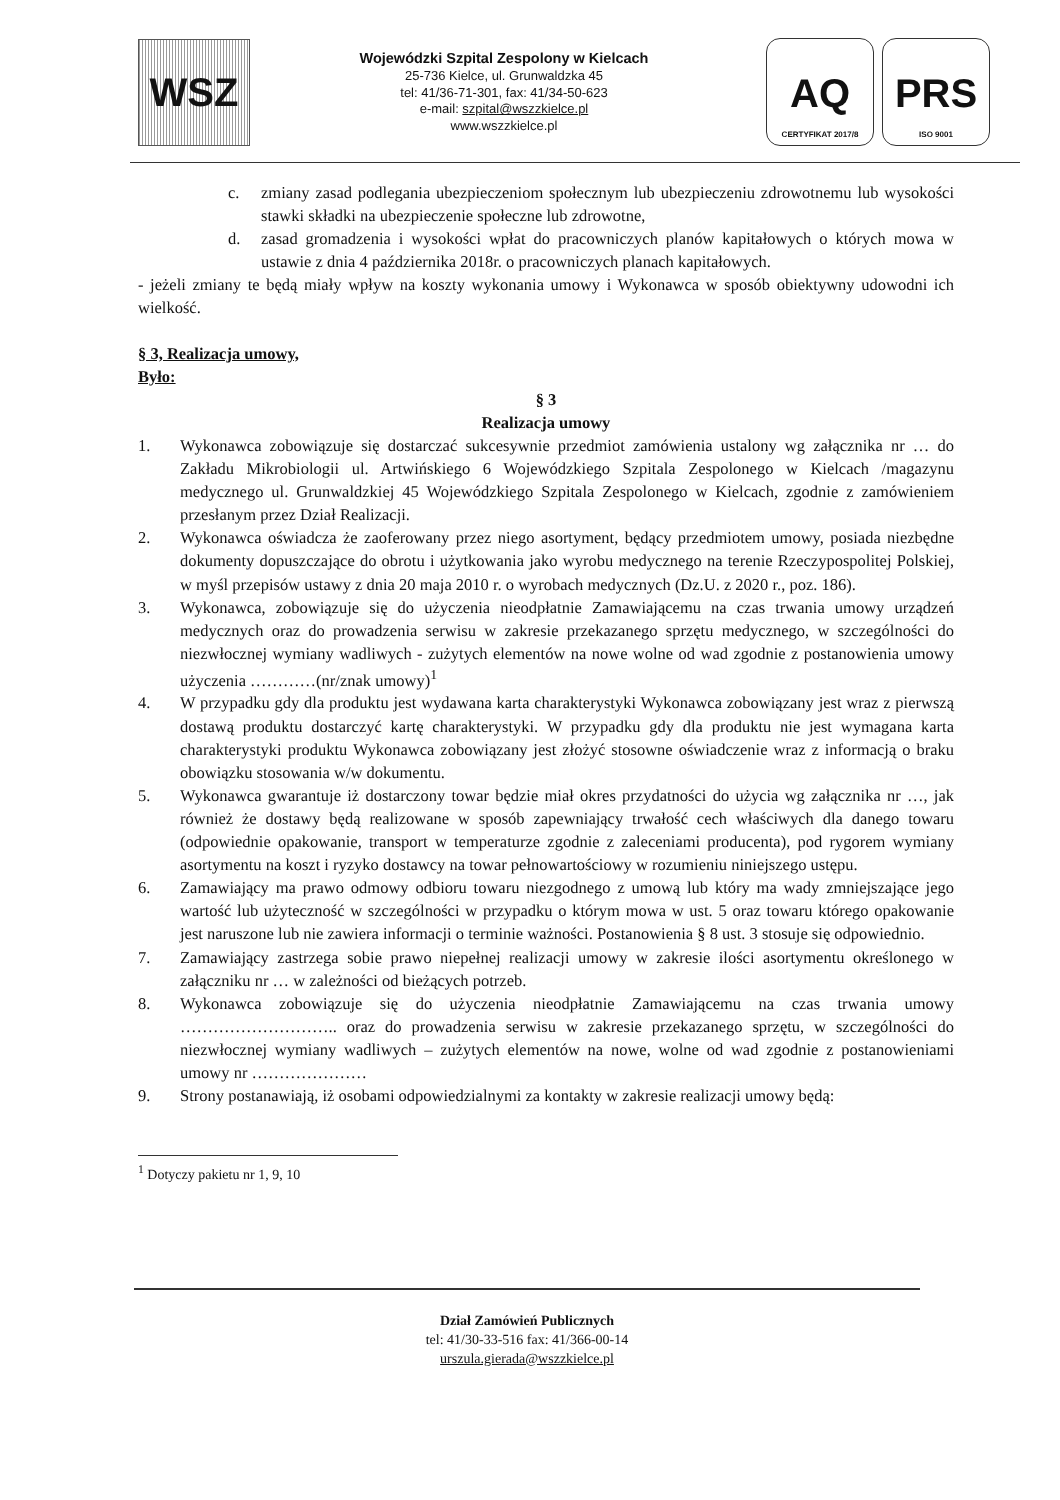WSZ
Wojewódzki Szpital Zespolony w Kielcach
25-736 Kielce, ul. Grunwaldzka 45
tel: 41/36-71-301, fax: 41/34-50-623
e-mail: szpital@wszzkielce.pl
www.wszzkielce.pl
AQ
CERTYFIKAT 2017/8
PRS
ISO 9001
c. zmiany zasad podlegania ubezpieczeniom społecznym lub ubezpieczeniu zdrowotnemu lub wysokości stawki składki na ubezpieczenie społeczne lub zdrowotne,
d. zasad gromadzenia i wysokości wpłat do pracowniczych planów kapitałowych o których mowa w ustawie z dnia 4 października 2018r. o pracowniczych planach kapitałowych.
- jeżeli zmiany te będą miały wpływ na koszty wykonania umowy i Wykonawca w sposób obiektywny udowodni ich wielkość.
§ 3, Realizacja umowy,
Było:
§ 3
Realizacja umowy
1. Wykonawca zobowiązuje się dostarczać sukcesywnie przedmiot zamówienia ustalony wg załącznika nr … do Zakładu Mikrobiologii ul. Artwińskiego 6 Wojewódzkiego Szpitala Zespolonego w Kielcach /magazynu medycznego ul. Grunwaldzkiej 45 Wojewódzkiego Szpitala Zespolonego w Kielcach, zgodnie z zamówieniem przesłanym przez Dział Realizacji.
2. Wykonawca oświadcza że zaoferowany przez niego asortyment, będący przedmiotem umowy, posiada niezbędne dokumenty dopuszczające do obrotu i użytkowania jako wyrobu medycznego na terenie Rzeczypospolitej Polskiej, w myśl przepisów ustawy z dnia 20 maja 2010 r. o wyrobach medycznych (Dz.U. z 2020 r., poz. 186).
3. Wykonawca, zobowiązuje się do użyczenia nieodpłatnie Zamawiającemu na czas trwania umowy urządzeń medycznych oraz do prowadzenia serwisu w zakresie przekazanego sprzętu medycznego, w szczególności do niezwłocznej wymiany wadliwych - zużytych elementów na nowe wolne od wad zgodnie z postanowienia umowy użyczenia …………(nr/znak umowy)<sup>1</sup>
4. W przypadku gdy dla produktu jest wydawana karta charakterystyki Wykonawca zobowiązany jest wraz z pierwszą dostawą produktu dostarczyć kartę charakterystyki. W przypadku gdy dla produktu nie jest wymagana karta charakterystyki produktu Wykonawca zobowiązany jest złożyć stosowne oświadczenie wraz z informacją o braku obowiązku stosowania w/w dokumentu.
5. Wykonawca gwarantuje iż dostarczony towar będzie miał okres przydatności do użycia wg załącznika nr …, jak również że dostawy będą realizowane w sposób zapewniający trwałość cech właściwych dla danego towaru (odpowiednie opakowanie, transport w temperaturze zgodnie z zaleceniami producenta), pod rygorem wymiany asortymentu na koszt i ryzyko dostawcy na towar pełnowartościowy w rozumieniu niniejszego ustępu.
6. Zamawiający ma prawo odmowy odbioru towaru niezgodnego z umową lub który ma wady zmniejszające jego wartość lub użyteczność w szczególności w przypadku o którym mowa w ust. 5 oraz towaru którego opakowanie jest naruszone lub nie zawiera informacji o terminie ważności. Postanowienia § 8 ust. 3 stosuje się odpowiednio.
7. Zamawiający zastrzega sobie prawo niepełnej realizacji umowy w zakresie ilości asortymentu określonego w załączniku nr … w zależności od bieżących potrzeb.
8. Wykonawca zobowiązuje się do użyczenia nieodpłatnie Zamawiającemu na czas trwania umowy ……………………….. oraz do prowadzenia serwisu w zakresie przekazanego sprzętu, w szczególności do niezwłocznej wymiany wadliwych – zużytych elementów na nowe, wolne od wad zgodnie z postanowieniami umowy nr …………………
9. Strony postanawiają, iż osobami odpowiedzialnymi za kontakty w zakresie realizacji umowy będą:
<sup>1</sup> Dotyczy pakietu nr 1, 9, 10
Dział Zamówień Publicznych
tel: 41/30-33-516 fax: 41/366-00-14
urszula.gierada@wszzkielce.pl